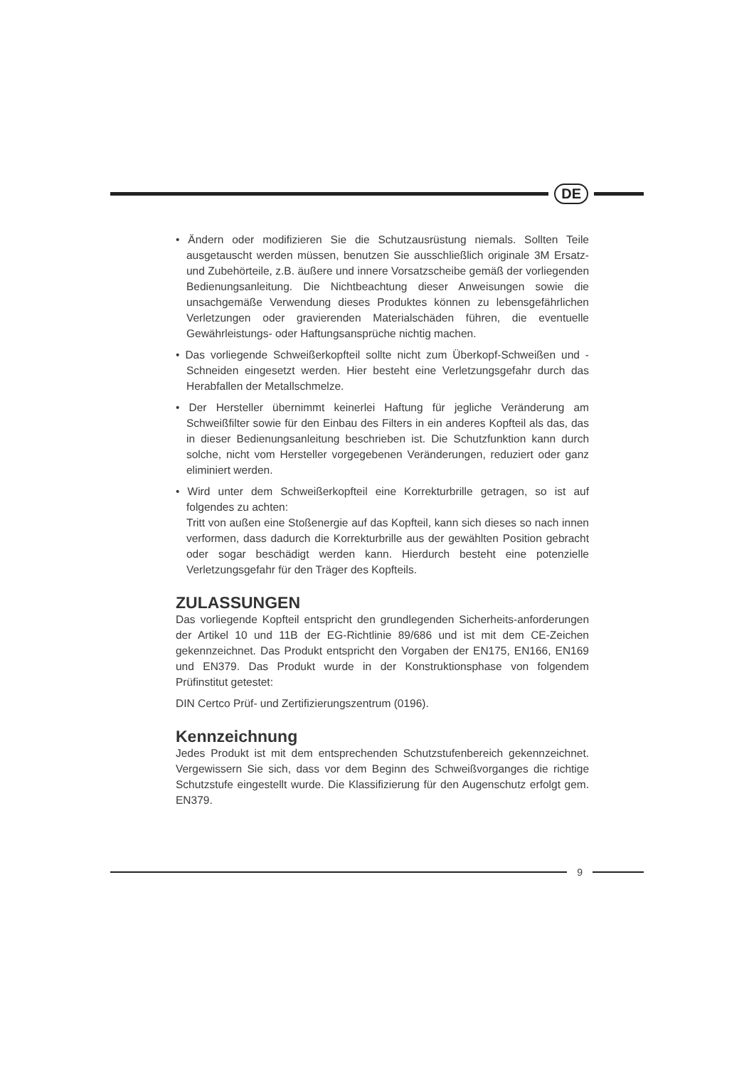DE
• Ändern oder modifizieren Sie die Schutzausrüstung niemals. Sollten Teile ausgetauscht werden müssen, benutzen Sie ausschließlich originale 3M Ersatz- und Zubehörteile, z.B. äußere und innere Vorsatzscheibe gemäß der vorliegenden Bedienungsanleitung. Die Nichtbeachtung dieser Anweisungen sowie die unsachgemäße Verwendung dieses Produktes können zu lebensgefährlichen Verletzungen oder gravierenden Materialschäden führen, die eventuelle Gewährleistungs- oder Haftungsansprüche nichtig machen.
• Das vorliegende Schweißerkopfteil sollte nicht zum Überkopf-Schweißen und -Schneiden eingesetzt werden. Hier besteht eine Verletzungsgefahr durch das Herabfallen der Metallschmelze.
• Der Hersteller übernimmt keinerlei Haftung für jegliche Veränderung am Schweißfilter sowie für den Einbau des Filters in ein anderes Kopfteil als das, das in dieser Bedienungsanleitung beschrieben ist. Die Schutzfunktion kann durch solche, nicht vom Hersteller vorgegebenen Veränderungen, reduziert oder ganz eliminiert werden.
• Wird unter dem Schweißerkopfteil eine Korrekturbrille getragen, so ist auf folgendes zu achten:
Tritt von außen eine Stoßenergie auf das Kopfteil, kann sich dieses so nach innen verformen, dass dadurch die Korrekturbrille aus der gewählten Position gebracht oder sogar beschädigt werden kann. Hierdurch besteht eine potenzielle Verletzungsgefahr für den Träger des Kopfteils.
ZULASSUNGEN
Das vorliegende Kopfteil entspricht den grundlegenden Sicherheits-anforderungen der Artikel 10 und 11B der EG-Richtlinie 89/686 und ist mit dem CE-Zeichen gekennzeichnet. Das Produkt entspricht den Vorgaben der EN175, EN166, EN169 und EN379. Das Produkt wurde in der Konstruktionsphase von folgendem Prüfinstitut getestet:
DIN Certco Prüf- und Zertifizierungszentrum (0196).
Kennzeichnung
Jedes Produkt ist mit dem entsprechenden Schutzstufenbereich gekennzeichnet. Vergewissern Sie sich, dass vor dem Beginn des Schweißvorganges die richtige Schutzstufe eingestellt wurde. Die Klassifizierung für den Augenschutz erfolgt gem. EN379.
9